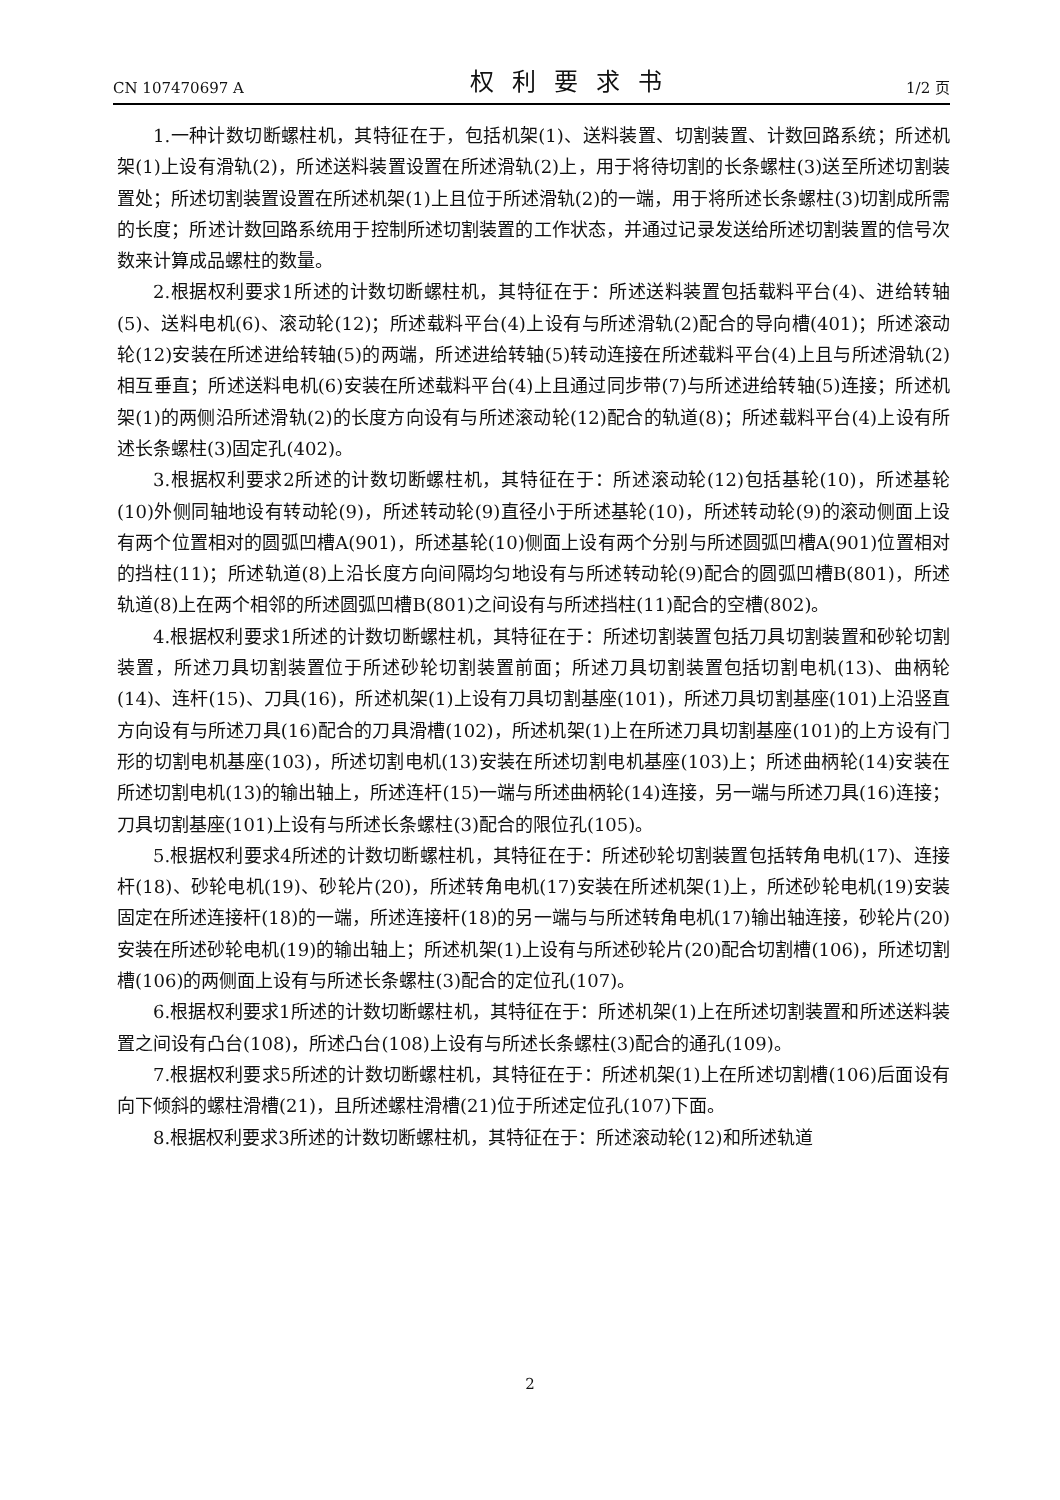CN 107470697 A 权利要求书 1/2 页
1.一种计数切断螺柱机，其特征在于，包括机架(1)、送料装置、切割装置、计数回路系统；所述机架(1)上设有滑轨(2)，所述送料装置设置在所述滑轨(2)上，用于将待切割的长条螺柱(3)送至所述切割装置处；所述切割装置设置在所述机架(1)上且位于所述滑轨(2)的一端，用于将所述长条螺柱(3)切割成所需的长度；所述计数回路系统用于控制所述切割装置的工作状态，并通过记录发送给所述切割装置的信号次数来计算成品螺柱的数量。
2.根据权利要求1所述的计数切断螺柱机，其特征在于：所述送料装置包括载料平台(4)、进给转轴(5)、送料电机(6)、滚动轮(12)；所述载料平台(4)上设有与所述滑轨(2)配合的导向槽(401)；所述滚动轮(12)安装在所述进给转轴(5)的两端，所述进给转轴(5)转动连接在所述载料平台(4)上且与所述滑轨(2)相互垂直；所述送料电机(6)安装在所述载料平台(4)上且通过同步带(7)与所述进给转轴(5)连接；所述机架(1)的两侧沿所述滑轨(2)的长度方向设有与所述滚动轮(12)配合的轨道(8)；所述载料平台(4)上设有所述长条螺柱(3)固定孔(402)。
3.根据权利要求2所述的计数切断螺柱机，其特征在于：所述滚动轮(12)包括基轮(10)，所述基轮(10)外侧同轴地设有转动轮(9)，所述转动轮(9)直径小于所述基轮(10)，所述转动轮(9)的滚动侧面上设有两个位置相对的圆弧凹槽A(901)，所述基轮(10)侧面上设有两个分别与所述圆弧凹槽A(901)位置相对的挡柱(11)；所述轨道(8)上沿长度方向间隔均匀地设有与所述转动轮(9)配合的圆弧凹槽B(801)，所述轨道(8)上在两个相邻的所述圆弧凹槽B(801)之间设有与所述挡柱(11)配合的空槽(802)。
4.根据权利要求1所述的计数切断螺柱机，其特征在于：所述切割装置包括刀具切割装置和砂轮切割装置，所述刀具切割装置位于所述砂轮切割装置前面；所述刀具切割装置包括切割电机(13)、曲柄轮(14)、连杆(15)、刀具(16)，所述机架(1)上设有刀具切割基座(101)，所述刀具切割基座(101)上沿竖直方向设有与所述刀具(16)配合的刀具滑槽(102)，所述机架(1)上在所述刀具切割基座(101)的上方设有门形的切割电机基座(103)，所述切割电机(13)安装在所述切割电机基座(103)上；所述曲柄轮(14)安装在所述切割电机(13)的输出轴上，所述连杆(15)一端与所述曲柄轮(14)连接，另一端与所述刀具(16)连接；刀具切割基座(101)上设有与所述长条螺柱(3)配合的限位孔(105)。
5.根据权利要求4所述的计数切断螺柱机，其特征在于：所述砂轮切割装置包括转角电机(17)、连接杆(18)、砂轮电机(19)、砂轮片(20)，所述转角电机(17)安装在所述机架(1)上，所述砂轮电机(19)安装固定在所述连接杆(18)的一端，所述连接杆(18)的另一端与与所述转角电机(17)输出轴连接，砂轮片(20)安装在所述砂轮电机(19)的输出轴上；所述机架(1)上设有与所述砂轮片(20)配合切割槽(106)，所述切割槽(106)的两侧面上设有与所述长条螺柱(3)配合的定位孔(107)。
6.根据权利要求1所述的计数切断螺柱机，其特征在于：所述机架(1)上在所述切割装置和所述送料装置之间设有凸台(108)，所述凸台(108)上设有与所述长条螺柱(3)配合的通孔(109)。
7.根据权利要求5所述的计数切断螺柱机，其特征在于：所述机架(1)上在所述切割槽(106)后面设有向下倾斜的螺柱滑槽(21)，且所述螺柱滑槽(21)位于所述定位孔(107)下面。
8.根据权利要求3所述的计数切断螺柱机，其特征在于：所述滚动轮(12)和所述轨道
2